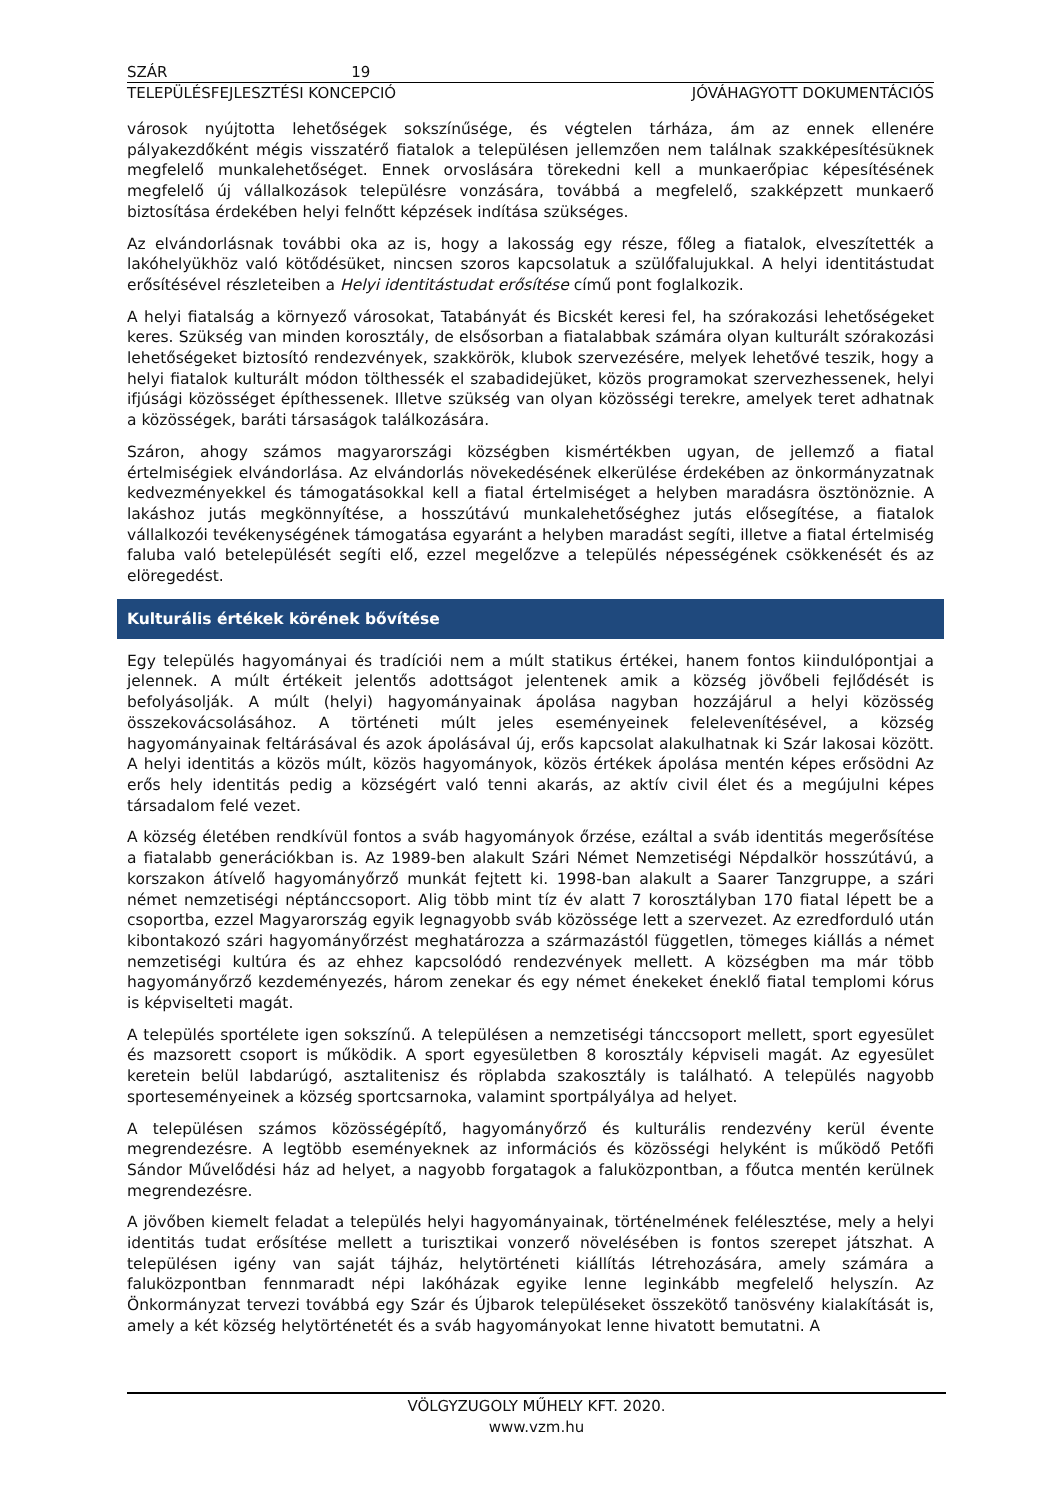SZÁR 19
TELEPÜLÉSFEJLESZTÉSI KONCEPCIÓ JÓVÁHAGYOTT DOKUMENTÁCIÓS
városok nyújtotta lehetőségek sokszínűsége, és végtelen tárháza, ám az ennek ellenére pályakezdőként mégis visszatérő fiatalok a településen jellemzően nem találnak szakképesítésüknek megfelelő munkalehetőséget. Ennek orvoslására törekedni kell a munkaerőpiac képesítésének megfelelő új vállalkozások településre vonzására, továbbá a megfelelő, szakképzett munkaerő biztosítása érdekében helyi felnőtt képzések indítása szükséges.
Az elvándorlásnak további oka az is, hogy a lakosság egy része, főleg a fiatalok, elveszítették a lakóhelyükhöz való kötődésüket, nincsen szoros kapcsolatuk a szülőfalujukkal. A helyi identitástudat erősítésével részleteiben a Helyi identitástudat erősítése című pont foglalkozik.
A helyi fiatalság a környező városokat, Tatabányát és Bicskét keresi fel, ha szórakozási lehetőségeket keres. Szükség van minden korosztály, de elsősorban a fiatalabbak számára olyan kulturált szórakozási lehetőségeket biztosító rendezvények, szakkörök, klubok szervezésére, melyek lehetővé teszik, hogy a helyi fiatalok kulturált módon tölthessék el szabadidejüket, közös programokat szervezhessenek, helyi ifjúsági közösséget építhessenek. Illetve szükség van olyan közösségi terekre, amelyek teret adhatnak a közösségek, baráti társaságok találkozására.
Száron, ahogy számos magyarországi községben kismértékben ugyan, de jellemző a fiatal értelmiségiek elvándorlása. Az elvándorlás növekedésének elkerülése érdekében az önkormányzatnak kedvezményekkel és támogatásokkal kell a fiatal értelmiséget a helyben maradásra ösztönöznie. A lakáshoz jutás megkönnyítése, a hosszútávú munkalehetőséghez jutás elősegítése, a fiatalok vállalkozói tevékenységének támogatása egyaránt a helyben maradást segíti, illetve a fiatal értelmiség faluba való betelepülését segíti elő, ezzel megelőzve a település népességének csökkenését és az elöregedést.
Kulturális értékek körének bővítése
Egy település hagyományai és tradíciói nem a múlt statikus értékei, hanem fontos kiindulópontjai a jelennek. A múlt értékeit jelentős adottságot jelentenek amik a község jövőbeli fejlődését is befolyásolják. A múlt (helyi) hagyományainak ápolása nagyban hozzájárul a helyi közösség összekovácsolásához. A történeti múlt jeles eseményeinek felelevenítésével, a község hagyományainak feltárásával és azok ápolásával új, erős kapcsolat alakulhatnak ki Szár lakosai között. A helyi identitás a közös múlt, közös hagyományok, közös értékek ápolása mentén képes erősödni Az erős hely identitás pedig a községért való tenni akarás, az aktív civil élet és a megújulni képes társadalom felé vezet.
A község életében rendkívül fontos a sváb hagyományok őrzése, ezáltal a sváb identitás megerősítése a fiatalabb generációkban is. Az 1989-ben alakult Szári Német Nemzetiségi Népdalkör hosszútávú, a korszakon átívelő hagyományőrző munkát fejtett ki. 1998-ban alakult a Saarer Tanzgruppe, a szári német nemzetiségi néptánccsoport. Alig több mint tíz év alatt 7 korosztályban 170 fiatal lépett be a csoportba, ezzel Magyarország egyik legnagyobb sváb közössége lett a szervezet. Az ezredforduló után kibontakozó szári hagyományőrzést meghatározza a származástól független, tömeges kiállás a német nemzetiségi kultúra és az ehhez kapcsolódó rendezvények mellett. A községben ma már több hagyományőrző kezdeményezés, három zenekar és egy német énekeket éneklő fiatal templomi kórus is képviselteti magát.
A település sportélete igen sokszínű. A településen a nemzetiségi tánccsoport mellett, sport egyesület és mazsorett csoport is működik. A sport egyesületben 8 korosztály képviseli magát. Az egyesület keretein belül labdarúgó, asztalitenisz és röplabda szakosztály is található. A település nagyobb sporteseményeinek a község sportcsarnoka, valamint sportpályálya ad helyet.
A településen számos közösségépítő, hagyományőrző és kulturális rendezvény kerül évente megrendezésre. A legtöbb eseményeknek az információs és közösségi helyként is működő Petőfi Sándor Művelődési ház ad helyet, a nagyobb forgatagok a faluközpontban, a főutca mentén kerülnek megrendezésre.
A jövőben kiemelt feladat a település helyi hagyományainak, történelmének felélesztése, mely a helyi identitás tudat erősítése mellett a turisztikai vonzerő növelésében is fontos szerepet játszhat. A településen igény van saját tájház, helytörténeti kiállítás létrehozására, amely számára a faluközpontban fennmaradt népi lakóházak egyike lenne leginkább megfelelő helyszín. Az Önkormányzat tervezi továbbá egy Szár és Újbarok településeket összekötő tanösvény kialakítását is, amely a két község helytörténetét és a sváb hagyományokat lenne hivatott bemutatni. A
VÖLGYZUGOLY MŰHELY KFT. 2020.
www.vzm.hu